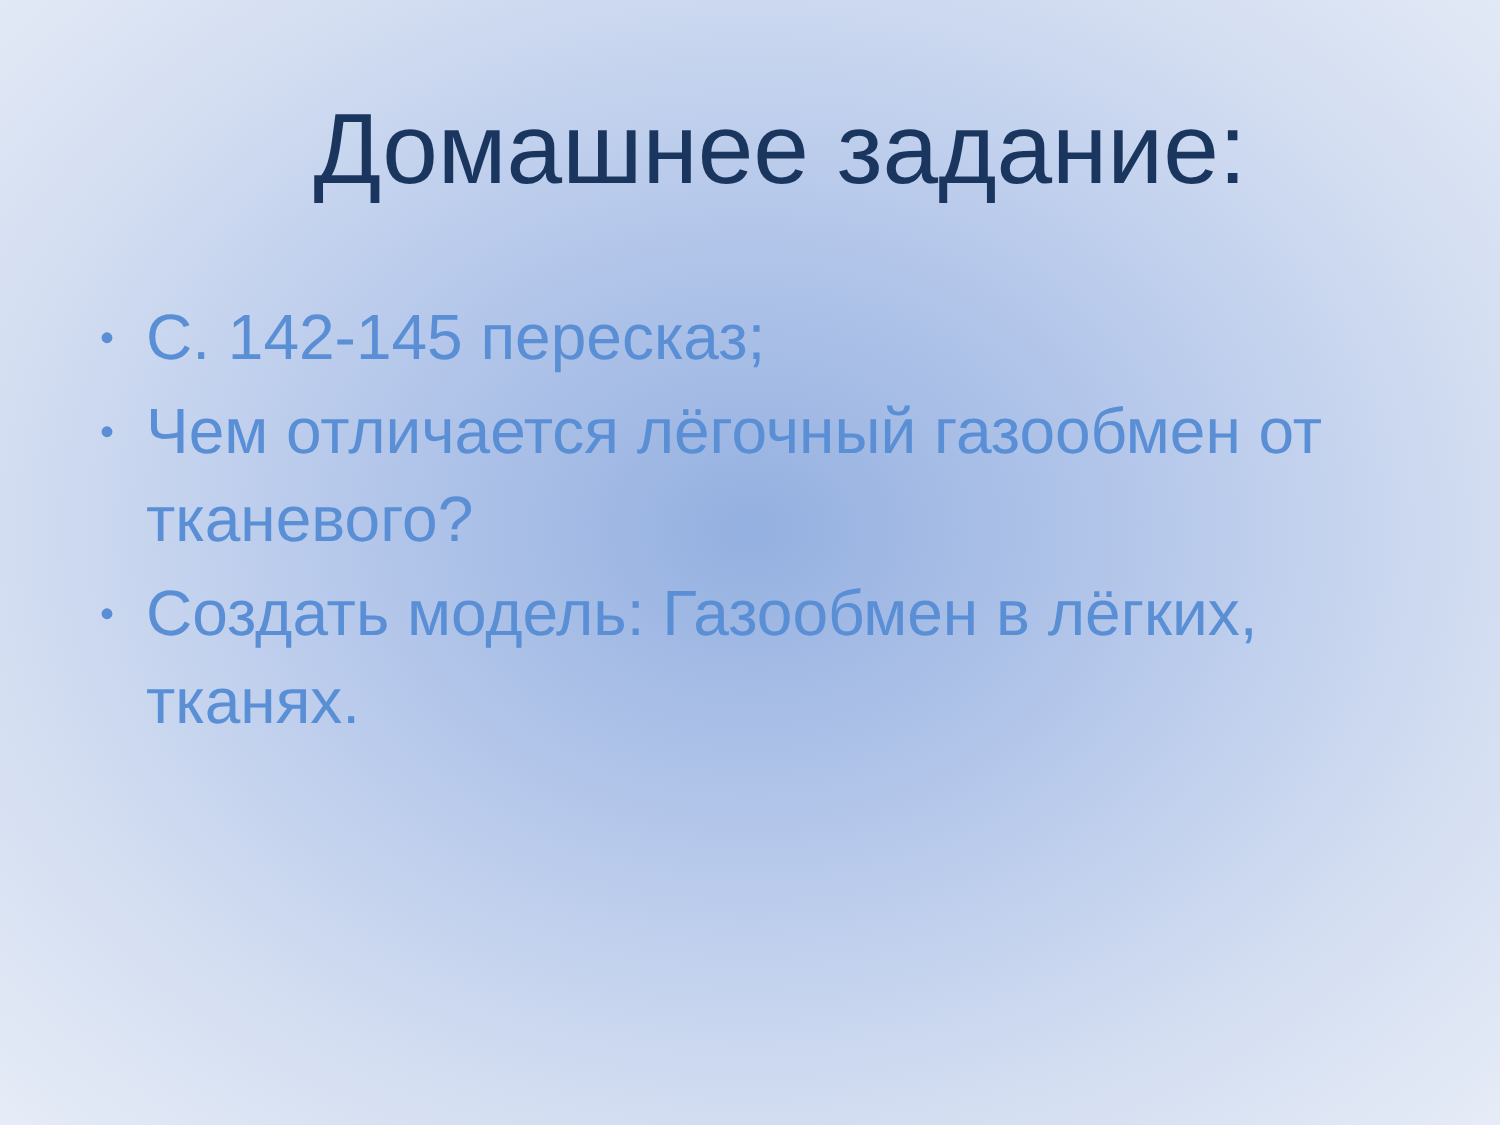Домашнее задание:
• С. 142-145 пересказ;
• Чем отличается лёгочный газообмен от тканевого?
• Создать модель: Газообмен в лёгких, тканях.